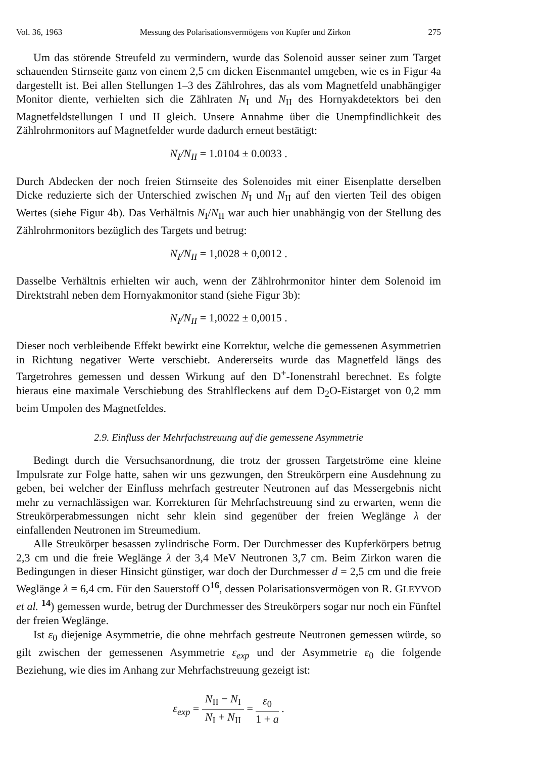Vol. 36, 1963 Messung des Polarisationsvermögens von Kupfer und Zirkon 275
Um das störende Streufeld zu vermindern, wurde das Solenoid ausser seiner zum Target schauenden Stirnseite ganz von einem 2,5 cm dicken Eisenmantel umgeben, wie es in Figur 4a dargestellt ist. Bei allen Stellungen 1–3 des Zählrohres, das als vom Magnetfeld unabhängiger Monitor diente, verhielten sich die Zählraten N<sub>I</sub> und N<sub>II</sub> des Hornyakdetektors bei den Magnetfeldstellungen I und II gleich. Unsere Annahme über die Unempfindlichkeit des Zählrohrmonitors auf Magnetfelder wurde dadurch erneut bestätigt:
N<sub>I</sub>/N<sub>II</sub> = 1.0104 ± 0.0033 .
Durch Abdecken der noch freien Stirnseite des Solenoides mit einer Eisenplatte derselben Dicke reduzierte sich der Unterschied zwischen N<sub>I</sub> und N<sub>II</sub> auf den vierten Teil des obigen Wertes (siehe Figur 4b). Das Verhältnis N<sub>I</sub>/N<sub>II</sub> war auch hier unabhängig von der Stellung des Zählrohrmonitors bezüglich des Targets und betrug:
N<sub>I</sub>/N<sub>II</sub> = 1,0028 ± 0,0012 .
Dasselbe Verhältnis erhielten wir auch, wenn der Zählrohrmonitor hinter dem Solenoid im Direktstrahl neben dem Hornyakmonitor stand (siehe Figur 3b):
N<sub>I</sub>/N<sub>II</sub> = 1,0022 ± 0,0015 .
Dieser noch verbleibende Effekt bewirkt eine Korrektur, welche die gemessenen Asymmetrien in Richtung negativer Werte verschiebt. Andererseits wurde das Magnetfeld längs des Targetrohres gemessen und dessen Wirkung auf den D<sup>+</sup>-Ionenstrahl berechnet. Es folgte hieraus eine maximale Verschiebung des Strahlfleckens auf dem D<sub>2</sub>O-Eistarget von 0,2 mm beim Umpolen des Magnetfeldes.
2.9. Einfluss der Mehrfachstreuung auf die gemessene Asymmetrie
Bedingt durch die Versuchsanordnung, die trotz der grossen Targetströme eine kleine Impulsrate zur Folge hatte, sahen wir uns gezwungen, den Streukörpern eine Ausdehnung zu geben, bei welcher der Einfluss mehrfach gestreuter Neutronen auf das Messergebnis nicht mehr zu vernachlässigen war. Korrekturen für Mehrfachstreuung sind zu erwarten, wenn die Streukörperabmessungen nicht sehr klein sind gegenüber der freien Weglänge λ der einfallenden Neutronen im Streumedium.
Alle Streukörper besassen zylindrische Form. Der Durchmesser des Kupferkörpers betrug 2,3 cm und die freie Weglänge λ der 3,4 MeV Neutronen 3,7 cm. Beim Zirkon waren die Bedingungen in dieser Hinsicht günstiger, war doch der Durchmesser d = 2,5 cm und die freie Weglänge λ = 6,4 cm. Für den Sauerstoff O<sup>16</sup>, dessen Polarisationsvermögen von R. GLEYVOD et al. <sup>14</sup>) gemessen wurde, betrug der Durchmesser des Streukörpers sogar nur noch ein Fünftel der freien Weglänge.
Ist ε<sub>0</sub> diejenige Asymmetrie, die ohne mehrfach gestreute Neutronen gemessen würde, so gilt zwischen der gemessenen Asymmetrie ε<sub>exp</sub> und der Asymmetrie ε<sub>0</sub> die folgende Beziehung, wie dies im Anhang zur Mehrfachstreuung gezeigt ist:
ε<sub>exp</sub> =
N<sub>II</sub> − N<sub>I</sub>
N<sub>I</sub> + N<sub>II</sub>
=
ε<sub>0</sub>
1 + a
.